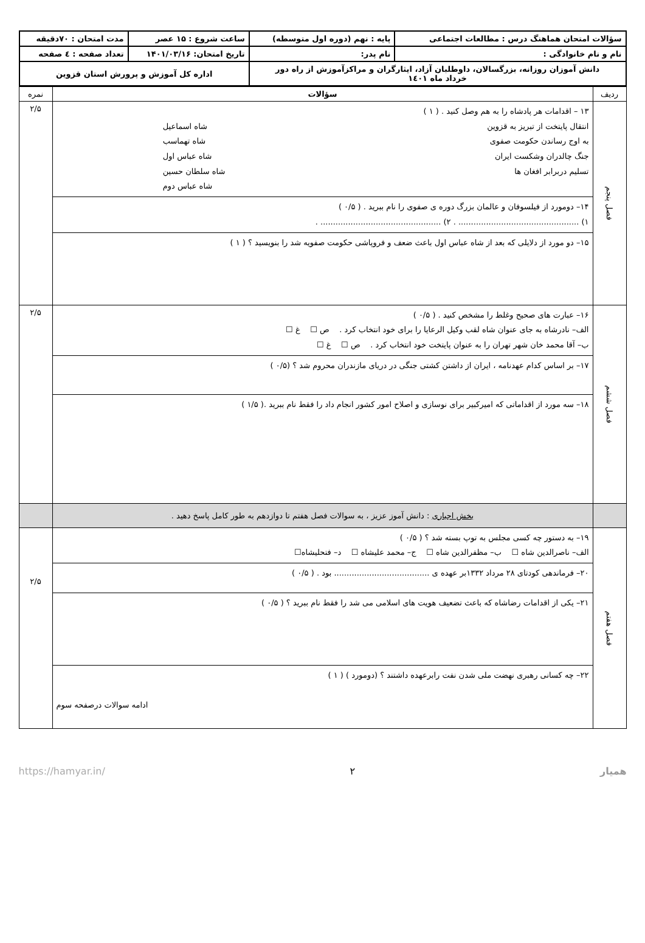| سؤالات امتحان هماهنگ درس : مطالعات اجتماعی | پایه : نهم (دوره اول متوسطه) | ساعت شروع : ۱۵ عصر | مدت امتحان : ۷۰دقیقه |
| نام و نام خانوادگی : | نام پدر: | تاریخ امتحان: ۱۴۰۱/۰۳/۱۶ | تعداد صفحه : ٤ صفحه |
| دانش آموزان روزانه، بزرگسالان، داوطلبان آزاد، ایثارگران و مراکزآموزش از راه دور خرداد ماه ۱٤۰۱ | | اداره کل آموزش و پرورش استان قزوین | |
| ردیف | سؤالات | نمره |
| --- | --- | --- |
| فصل پنجم | ۱۳ – اقدامات هر پادشاه را به هم وصل کنید . ( ۱ ) انتقال پایتخت از تبریز به قزوین شاه اسماعیل به اوج رساندن حکومت صفوی شاه تهماسب جنگ چالدران وشکست ایران شاه عباس اول تسلیم دربرابر افغان ها شاه سلطان حسین شاه عباس دوم | ۲/۵ |
| | ۱۴– دومورد از فیلسوفان و عالمان بزرگ دوره ی صفوی را نام ببرید . ( ۰/۵ ) ۱) ................................................ . ۲) ................................................ . | |
| | ۱۵– دو مورد از دلایلی که بعد از شاه عباس اول باعث ضعف و فروپاشی حکومت صفویه شد را بنویسید ؟ ( ۱ ) | |
| فصل ششم | ۱۶– عبارت های صحیح وغلط را مشخص کنید . ( ۰/۵ ) الف– نادرشاه به جای عنوان شاه لقب وکیل الرعایا را برای خود انتخاب کرد . ص ☐ غ ☐ ب– آقا محمد خان شهر تهران را به عنوان پایتخت خود انتخاب کرد . ص ☐ غ ☐ | ۲/۵ |
| | ۱۷– بر اساس کدام عهدنامه ، ایران از داشتن کشتی جنگی در دریای مازندران محروم شد ؟ (۰/۵ ) | |
| | ۱۸– سه مورد از اقداماتی که امیرکبیر برای نوسازی و اصلاح امور کشور انجام داد را فقط نام ببرید .( ۱/۵ ) | |
| | بخش اجباری : دانش آموز عزیز ، به سوالات فصل هفتم تا دوازدهم به طور کامل پاسخ دهید . | |
| فصل هفتم | ۱۹– به دستور چه کسی مجلس به توپ بسته شد ؟ ( ۰/۵ ) الف– ناصرالدین شاه ☐ ب– مظفرالدین شاه ☐ ج– محمد علیشاه ☐ د– فتحلیشاه☐ | ۲/۵ |
| | ۲۰– فرماندهی کودتای ۲۸ مرداد ۱۳۳۲بر عهده ی ...................................... بود . ( ۰/۵ ) | |
| | ۲۱– یکی از اقدامات رضاشاه که باعث تضعیف هویت های اسلامی می شد را فقط نام ببرید ؟ ( ۰/۵ ) | |
| | ۲۲– چه کسانی رهبری نهضت ملی شدن نفت رابرعهده داشتند ؟ (دومورد ) ( ۱ ) ادامه سوالات درصفحه سوم | |
همیار ۲ https://hamyar.in/